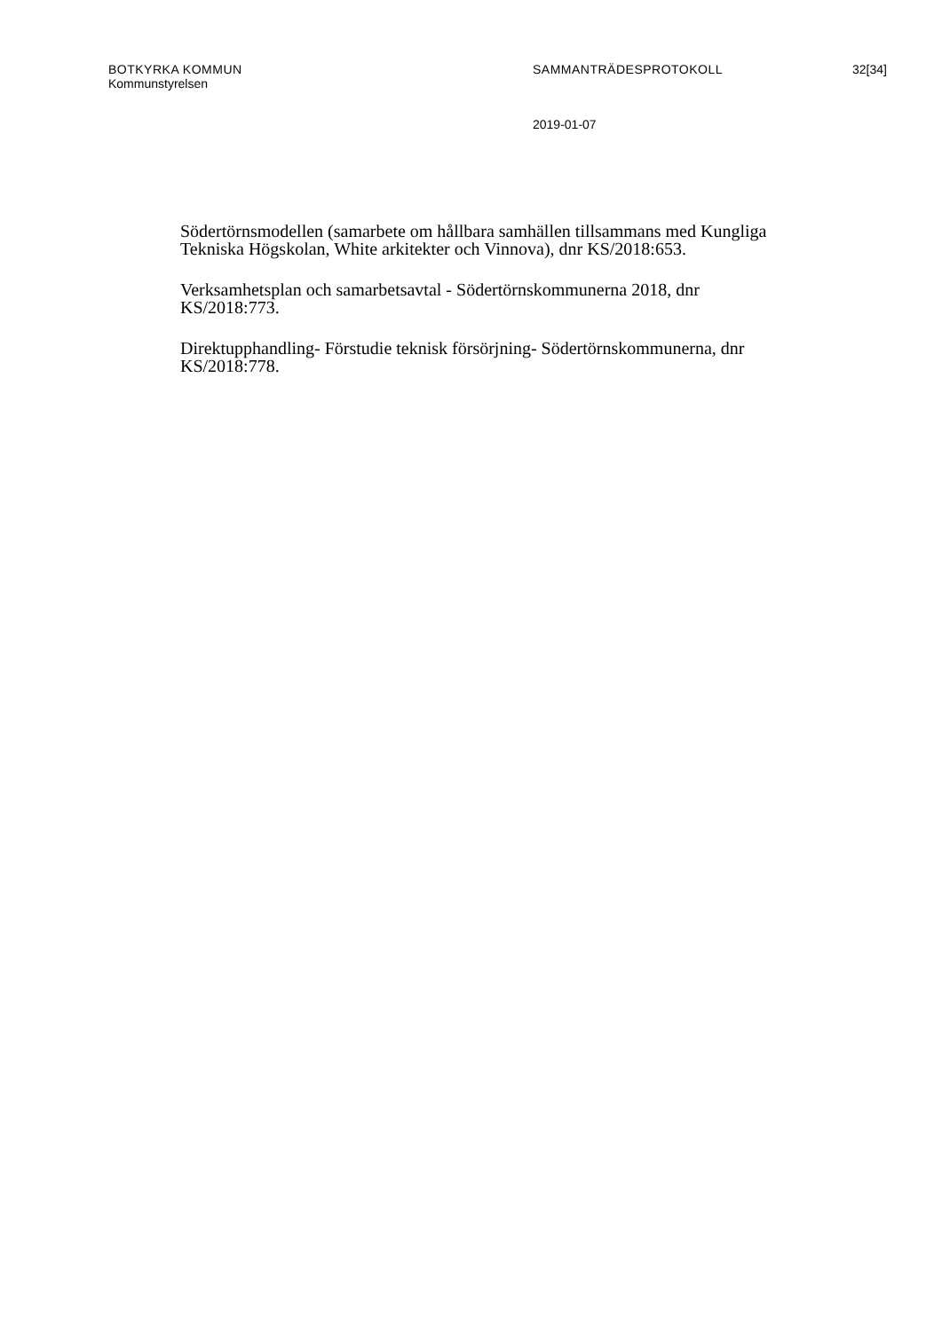BOTKYRKA KOMMUN SAMMANTRÄDESPROTOKOLL 32[34]
Kommunstyrelsen
2019-01-07
Södertörnsmodellen (samarbete om hållbara samhällen tillsammans med Kungliga Tekniska Högskolan, White arkitekter och Vinnova), dnr KS/2018:653.
Verksamhetsplan och samarbetsavtal - Södertörnskommunerna 2018, dnr KS/2018:773.
Direktupphandling- Förstudie teknisk försörjning- Södertörnskommunerna, dnr KS/2018:778.